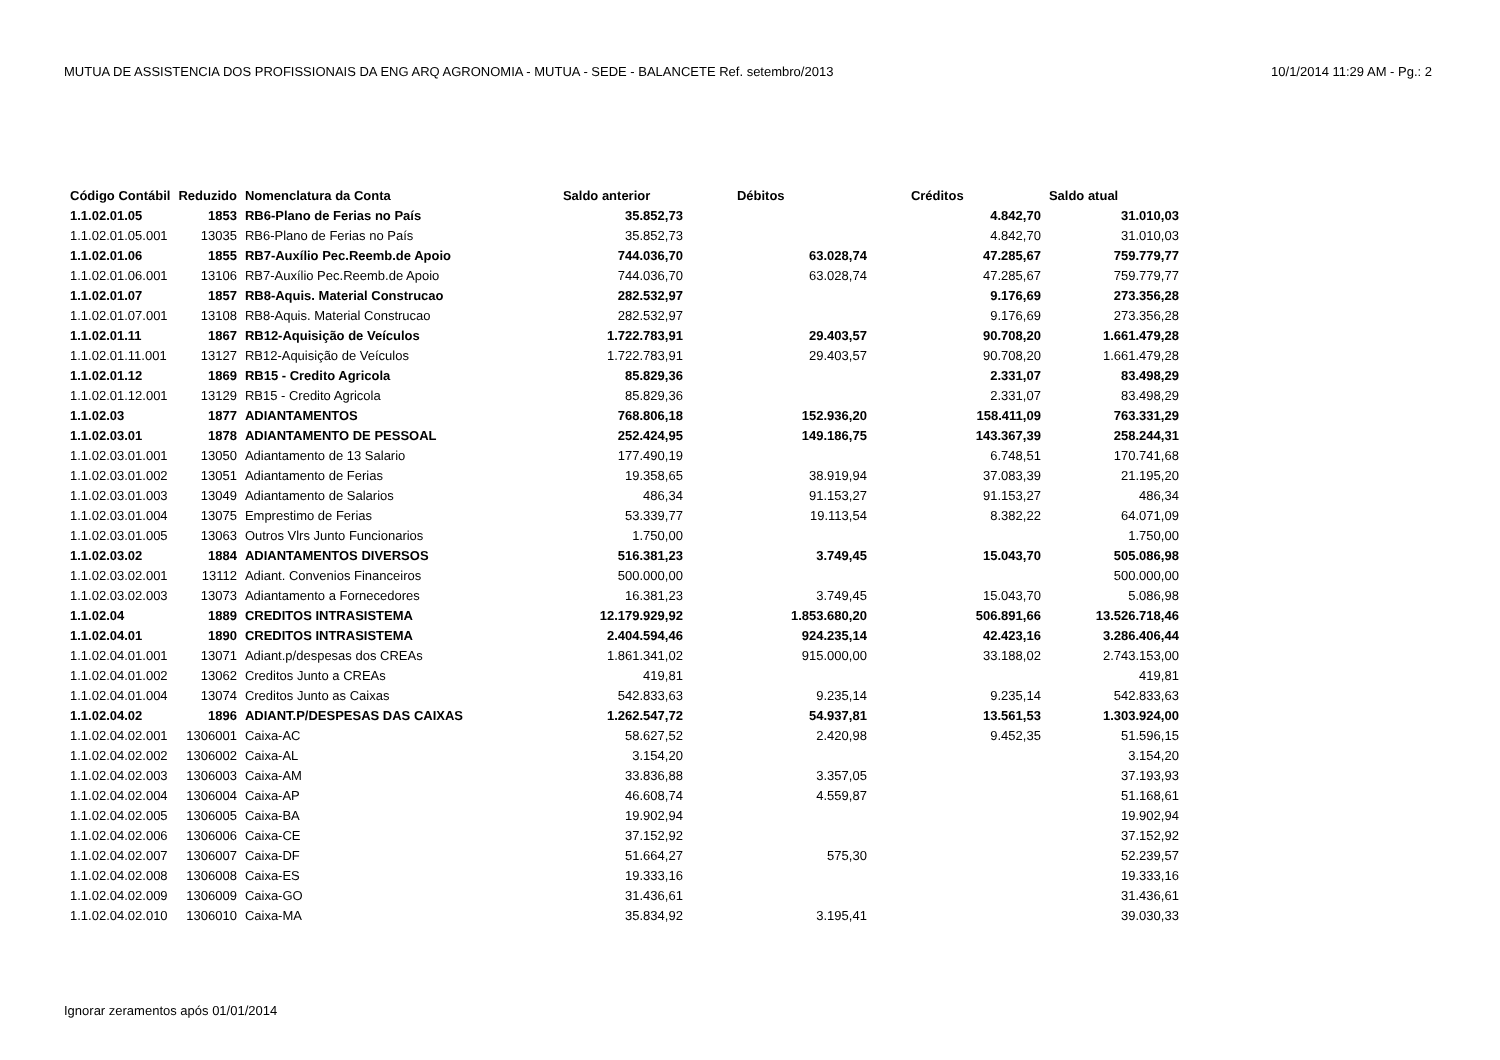MUTUA DE ASSISTENCIA DOS PROFISSIONAIS DA ENG ARQ AGRONOMIA - MUTUA - SEDE - BALANCETE Ref. setembro/2013 10/1/2014 11:29 AM - Pg.: 2
| Código Contábil | Reduzido | Nomenclatura da Conta | Saldo anterior | Débitos | Créditos | Saldo atual |
| --- | --- | --- | --- | --- | --- | --- |
| 1.1.02.01.05 | 1853 | RB6-Plano de Ferias no País | 35.852,73 | | 4.842,70 | 31.010,03 |
| 1.1.02.01.05.001 | 13035 | RB6-Plano de Ferias no País | 35.852,73 | | 4.842,70 | 31.010,03 |
| 1.1.02.01.06 | 1855 | RB7-Auxílio Pec.Reemb.de Apoio | 744.036,70 | 63.028,74 | 47.285,67 | 759.779,77 |
| 1.1.02.01.06.001 | 13106 | RB7-Auxílio Pec.Reemb.de Apoio | 744.036,70 | 63.028,74 | 47.285,67 | 759.779,77 |
| 1.1.02.01.07 | 1857 | RB8-Aquis. Material Construcao | 282.532,97 | | 9.176,69 | 273.356,28 |
| 1.1.02.01.07.001 | 13108 | RB8-Aquis. Material Construcao | 282.532,97 | | 9.176,69 | 273.356,28 |
| 1.1.02.01.11 | 1867 | RB12-Aquisição de Veículos | 1.722.783,91 | 29.403,57 | 90.708,20 | 1.661.479,28 |
| 1.1.02.01.11.001 | 13127 | RB12-Aquisição de Veículos | 1.722.783,91 | 29.403,57 | 90.708,20 | 1.661.479,28 |
| 1.1.02.01.12 | 1869 | RB15 - Credito Agricola | 85.829,36 | | 2.331,07 | 83.498,29 |
| 1.1.02.01.12.001 | 13129 | RB15 - Credito Agricola | 85.829,36 | | 2.331,07 | 83.498,29 |
| 1.1.02.03 | 1877 | ADIANTAMENTOS | 768.806,18 | 152.936,20 | 158.411,09 | 763.331,29 |
| 1.1.02.03.01 | 1878 | ADIANTAMENTO DE PESSOAL | 252.424,95 | 149.186,75 | 143.367,39 | 258.244,31 |
| 1.1.02.03.01.001 | 13050 | Adiantamento de 13 Salario | 177.490,19 | | 6.748,51 | 170.741,68 |
| 1.1.02.03.01.002 | 13051 | Adiantamento de Ferias | 19.358,65 | 38.919,94 | 37.083,39 | 21.195,20 |
| 1.1.02.03.01.003 | 13049 | Adiantamento de Salarios | 486,34 | 91.153,27 | 91.153,27 | 486,34 |
| 1.1.02.03.01.004 | 13075 | Emprestimo de Ferias | 53.339,77 | 19.113,54 | 8.382,22 | 64.071,09 |
| 1.1.02.03.01.005 | 13063 | Outros Vlrs Junto Funcionarios | 1.750,00 | | | 1.750,00 |
| 1.1.02.03.02 | 1884 | ADIANTAMENTOS DIVERSOS | 516.381,23 | 3.749,45 | 15.043,70 | 505.086,98 |
| 1.1.02.03.02.001 | 13112 | Adiant. Convenios Financeiros | 500.000,00 | | | 500.000,00 |
| 1.1.02.03.02.003 | 13073 | Adiantamento a Fornecedores | 16.381,23 | 3.749,45 | 15.043,70 | 5.086,98 |
| 1.1.02.04 | 1889 | CREDITOS INTRASISTEMA | 12.179.929,92 | 1.853.680,20 | 506.891,66 | 13.526.718,46 |
| 1.1.02.04.01 | 1890 | CREDITOS INTRASISTEMA | 2.404.594,46 | 924.235,14 | 42.423,16 | 3.286.406,44 |
| 1.1.02.04.01.001 | 13071 | Adiant.p/despesas dos CREAs | 1.861.341,02 | 915.000,00 | 33.188,02 | 2.743.153,00 |
| 1.1.02.04.01.002 | 13062 | Creditos Junto a CREAs | 419,81 | | | 419,81 |
| 1.1.02.04.01.004 | 13074 | Creditos Junto as Caixas | 542.833,63 | 9.235,14 | 9.235,14 | 542.833,63 |
| 1.1.02.04.02 | 1896 | ADIANT.P/DESPESAS DAS CAIXAS | 1.262.547,72 | 54.937,81 | 13.561,53 | 1.303.924,00 |
| 1.1.02.04.02.001 | 1306001 | Caixa-AC | 58.627,52 | 2.420,98 | 9.452,35 | 51.596,15 |
| 1.1.02.04.02.002 | 1306002 | Caixa-AL | 3.154,20 | | | 3.154,20 |
| 1.1.02.04.02.003 | 1306003 | Caixa-AM | 33.836,88 | 3.357,05 | | 37.193,93 |
| 1.1.02.04.02.004 | 1306004 | Caixa-AP | 46.608,74 | 4.559,87 | | 51.168,61 |
| 1.1.02.04.02.005 | 1306005 | Caixa-BA | 19.902,94 | | | 19.902,94 |
| 1.1.02.04.02.006 | 1306006 | Caixa-CE | 37.152,92 | | | 37.152,92 |
| 1.1.02.04.02.007 | 1306007 | Caixa-DF | 51.664,27 | 575,30 | | 52.239,57 |
| 1.1.02.04.02.008 | 1306008 | Caixa-ES | 19.333,16 | | | 19.333,16 |
| 1.1.02.04.02.009 | 1306009 | Caixa-GO | 31.436,61 | | | 31.436,61 |
| 1.1.02.04.02.010 | 1306010 | Caixa-MA | 35.834,92 | 3.195,41 | | 39.030,33 |
Ignorar zeramentos após 01/01/2014